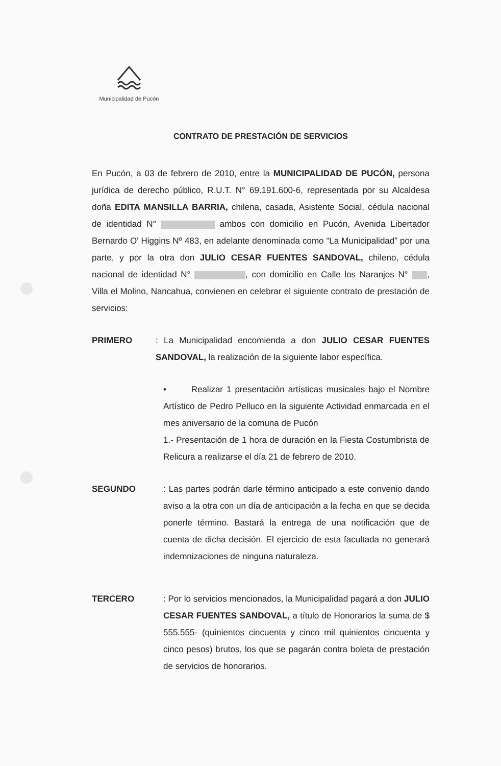Municipalidad de Pucón
CONTRATO DE PRESTACIÓN DE SERVICIOS
En Pucón, a 03 de febrero de 2010, entre la MUNICIPALIDAD DE PUCÓN, persona jurídica de derecho público, R.U.T. N° 69.191.600-6, representada por su Alcaldesa doña EDITA MANSILLA BARRIA, chilena, casada, Asistente Social, cédula nacional de identidad N° ambos con domicilio en Pucón, Avenida Libertador Bernardo O' Higgins Nº 483, en adelante denominada como “La Municipalidad” por una parte, y por la otra don JULIO CESAR FUENTES SANDOVAL, chileno, cédula nacional de identidad N° , con domicilio en Calle los Naranjos N° , Villa el Molino, Nancahua, convienen en celebrar el siguiente contrato de prestación de servicios:
PRIMERO : La Municipalidad encomienda a don JULIO CESAR FUENTES SANDOVAL, la realización de la siguiente labor específica.
• Realizar 1 presentación artísticas musicales bajo el Nombre Artístico de Pedro Pelluco en la siguiente Actividad enmarcada en el mes aniversario de la comuna de Pucón
1.- Presentación de 1 hora de duración en la Fiesta Costumbrista de Relicura a realizarse el día 21 de febrero de 2010.
SEGUNDO : Las partes podrán darle término anticipado a este convenio dando aviso a la otra con un día de anticipación a la fecha en que se decida ponerle término. Bastará la entrega de una notificación que de cuenta de dicha decisión. El ejercicio de esta facultada no generará indemnizaciones de ninguna naturaleza.
TERCERO : Por lo servicios mencionados, la Municipalidad pagará a don JULIO CESAR FUENTES SANDOVAL, a título de Honorarios la suma de $ 555.555- (quinientos cincuenta y cinco mil quinientos cincuenta y cinco pesos) brutos, los que se pagarán contra boleta de prestación de servicios de honorarios.